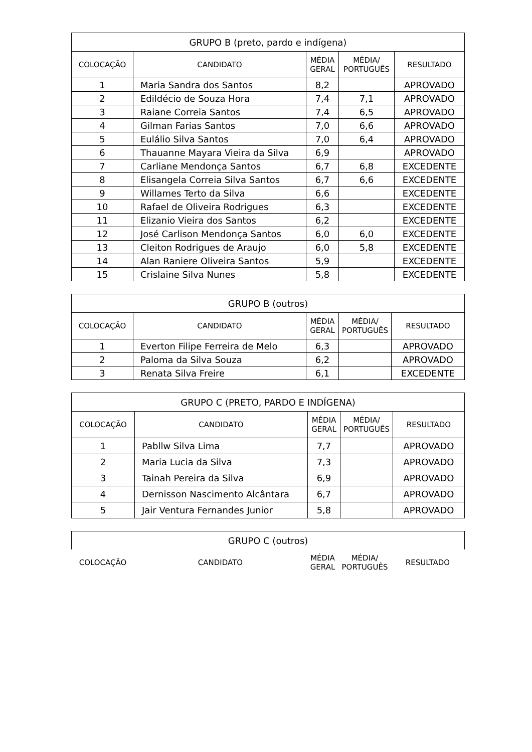| GRUPO B (preto, pardo e indígena) | | | | |
| --- | --- | --- | --- | --- |
| COLOCAÇÃO | CANDIDATO | MÉDIA GERAL | MÉDIA/ PORTUGUÊS | RESULTADO |
| 1 | Maria Sandra dos Santos | 8,2 | | APROVADO |
| 2 | Edildécio de Souza Hora | 7,4 | 7,1 | APROVADO |
| 3 | Raiane Correia Santos | 7,4 | 6,5 | APROVADO |
| 4 | Gilman Farias Santos | 7,0 | 6,6 | APROVADO |
| 5 | Eulálio Silva Santos | 7,0 | 6,4 | APROVADO |
| 6 | Thauanne Mayara Vieira da Silva | 6,9 | | APROVADO |
| 7 | Carliane Mendonça Santos | 6,7 | 6,8 | EXCEDENTE |
| 8 | Elisangela Correia Silva Santos | 6,7 | 6,6 | EXCEDENTE |
| 9 | Willames Terto da Silva | 6,6 | | EXCEDENTE |
| 10 | Rafael de Oliveira Rodrigues | 6,3 | | EXCEDENTE |
| 11 | Elizanio Vieira dos Santos | 6,2 | | EXCEDENTE |
| 12 | José Carlison Mendonça Santos | 6,0 | 6,0 | EXCEDENTE |
| 13 | Cleiton Rodrigues de Araujo | 6,0 | 5,8 | EXCEDENTE |
| 14 | Alan Raniere Oliveira Santos | 5,9 | | EXCEDENTE |
| 15 | Crislaine Silva Nunes | 5,8 | | EXCEDENTE |
| GRUPO B (outros) | | | | |
| --- | --- | --- | --- | --- |
| COLOCAÇÃO | CANDIDATO | MÉDIA GERAL | MÉDIA/ PORTUGUÊS | RESULTADO |
| 1 | Everton Filipe Ferreira de Melo | 6,3 | | APROVADO |
| 2 | Paloma da Silva Souza | 6,2 | | APROVADO |
| 3 | Renata Silva Freire | 6,1 | | EXCEDENTE |
| GRUPO C (PRETO, PARDO E INDÍGENA) | | | | |
| --- | --- | --- | --- | --- |
| COLOCAÇÃO | CANDIDATO | MÉDIA GERAL | MÉDIA/ PORTUGUÊS | RESULTADO |
| 1 | Pabllw Silva Lima | 7,7 | | APROVADO |
| 2 | Maria Lucia da Silva | 7,3 | | APROVADO |
| 3 | Tainah Pereira da Silva | 6,9 | | APROVADO |
| 4 | Dernisson Nascimento Alcântara | 6,7 | | APROVADO |
| 5 | Jair Ventura Fernandes Junior | 5,8 | | APROVADO |
| GRUPO C (outros) | | | | |
| --- | --- | --- | --- | --- |
| COLOCAÇÃO | CANDIDATO | MÉDIA GERAL | MÉDIA/ PORTUGUÊS | RESULTADO |